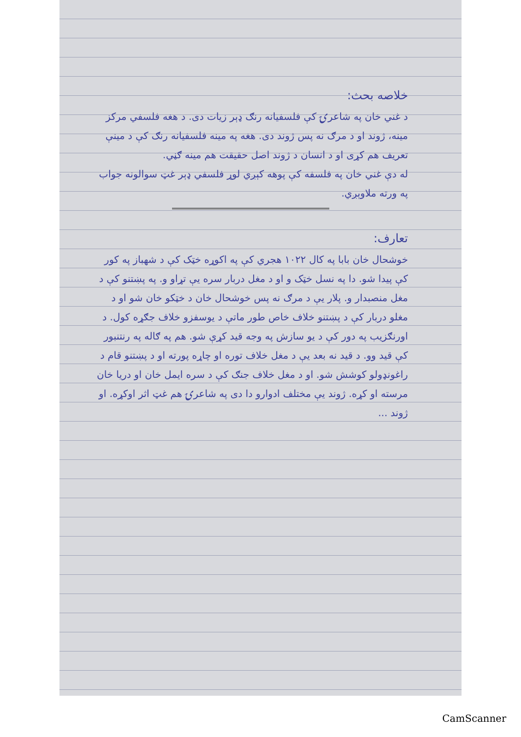خلاصه بحث:
د غني خان په شاعرۍ کې فلسفیانه رنګ ډېر زیات دی. د هغه فلسفي مرکز مینه، ژوند او د مرګ نه پس ژوند دی. هغه په مینه فلسفیانه رنګ کې د مینې تعریف هم کړی او د انسان د ژوند اصل حقیقت هم مینه ګڼي.
له دې غني خان په فلسفه کې پوهه کېږي لوړ فلسفي ډېر غټ سوالونه جواب په ورته ملاوېږي.
تعارف:
خوشحال خان بابا په کال ۱۰۲۲ هجري کې په اکوړه خټک کې د شهباز په کور کې پیدا شو. دا په نسل خټک و او د مغل دربار سره یې تړاو و. په پښتنو کې د مغل منصبدار و. پلار یې د مرګ نه پس خوشحال خان د خټکو خان شو او د مغلو دربار کې د پښتنو خلاف خاص طور ماتې د یوسفزو خلاف جګړه کول. د اورنګزیب په دور کې د یو سازش په وجه قید کړې شو. هم په ګاله په رنتنبور کې قید وو. د قید نه بعد یې د مغل خلاف توره او چاړه پورته او د پښتنو قام د راغونډولو کوشش شو. او د مغل خلاف جنګ کې د سره ایمل خان او دریا خان مرسته او کړه. ژوند یې مختلف ادوارو دا دی په شاعرۍ هم غټ اثر اوکړه. او ژوند ...
CamScanner